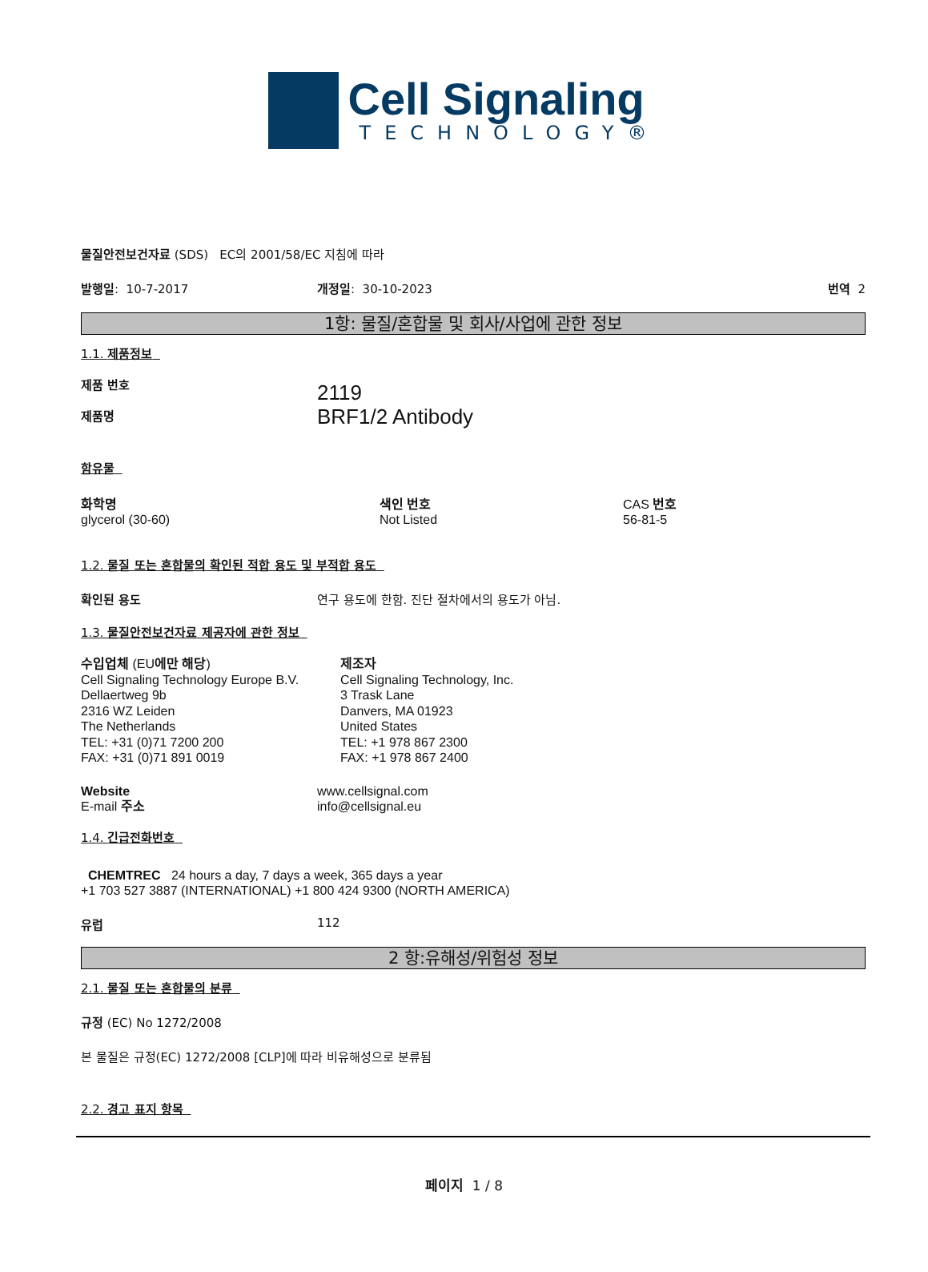Cell Signaling
TECHNOLOGY®
물질안전보건자료 (SDS) EC의 2001/58/EC 지침에 따라
발행일: 10-7-2017 개정일: 30-10-2023 번역 2
1항: 물질/혼합물 및 회사/사업에 관한 정보
1.1. 제품정보
제품 번호
제품명
2119
BRF1/2 Antibody
함유물
화학명
glycerol (30-60)
색인 번호
Not Listed
CAS 번호
56-81-5
1.2. 물질 또는 혼합물의 확인된 적합 용도 및 부적합 용도
확인된 용도 연구 용도에 한함. 진단 절차에서의 용도가 아님.
1.3. 물질안전보건자료 제공자에 관한 정보
수입업체 (EU에만 해당)
Cell Signaling Technology Europe B.V.
Dellaertweg 9b
2316 WZ Leiden
The Netherlands
TEL: +31 (0)71 7200 200
FAX: +31 (0)71 891 0019
제조자
Cell Signaling Technology, Inc.
3 Trask Lane
Danvers, MA 01923
United States
TEL: +1 978 867 2300
FAX: +1 978 867 2400
Website
E-mail 주소
www.cellsignal.com
info@cellsignal.eu
1.4. 긴급전화번호
CHEMTREC 24 hours a day, 7 days a week, 365 days a year
+1 703 527 3887 (INTERNATIONAL) +1 800 424 9300 (NORTH AMERICA)
유럽 112
2 항:유해성/위험성 정보
2.1. 물질 또는 혼합물의 분류
규정 (EC) No 1272/2008
본 물질은 규정(EC) 1272/2008 [CLP]에 따라 비유해성으로 분류됨
2.2. 경고 표지 항목
페이지 1 / 8